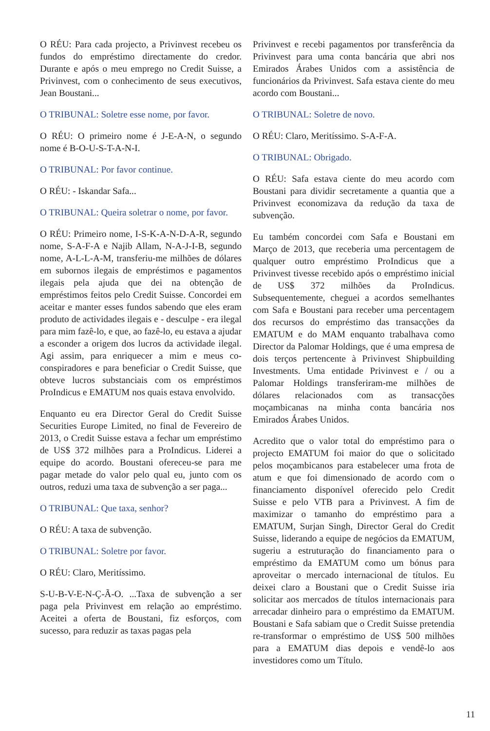O RÉU: Para cada projecto, a Privinvest recebeu os fundos do empréstimo directamente do credor. Durante e após o meu emprego no Credit Suisse, a Privinvest, com o conhecimento de seus executivos, Jean Boustani...
O TRIBUNAL: Soletre esse nome, por favor.
O RÉU: O primeiro nome é J-E-A-N, o segundo nome é B-O-U-S-T-A-N-I.
O TRIBUNAL: Por favor continue.
O RÉU: - Iskandar Safa...
O TRIBUNAL: Queira soletrar o nome, por favor.
O RÉU: Primeiro nome, I-S-K-A-N-D-A-R, segundo nome, S-A-F-A e Najib Allam, N-A-J-I-B, segundo nome, A-L-L-A-M, transferiu-me milhões de dólares em subornos ilegais de empréstimos e pagamentos ilegais pela ajuda que dei na obtenção de empréstimos feitos pelo Credit Suisse. Concordei em aceitar e manter esses fundos sabendo que eles eram produto de actividades ilegais e - desculpe - era ilegal para mim fazê-lo, e que, ao fazê-lo, eu estava a ajudar a esconder a origem dos lucros da actividade ilegal. Agi assim, para enriquecer a mim e meus co-conspiradores e para beneficiar o Credit Suisse, que obteve lucros substanciais com os empréstimos ProIndicus e EMATUM nos quais estava envolvido.
Enquanto eu era Director Geral do Credit Suisse Securities Europe Limited, no final de Fevereiro de 2013, o Credit Suisse estava a fechar um empréstimo de US$ 372 milhões para a ProIndicus. Liderei a equipe do acordo. Boustani ofereceu-se para me pagar metade do valor pelo qual eu, junto com os outros, reduzi uma taxa de subvenção a ser paga...
O TRIBUNAL: Que taxa, senhor?
O RÉU: A taxa de subvenção.
O TRIBUNAL: Soletre por favor.
O RÉU: Claro, Meritíssimo.
S-U-B-V-E-N-Ç-Ã-O. ...Taxa de subvenção a ser paga pela Privinvest em relação ao empréstimo. Aceitei a oferta de Boustani, fiz esforços, com sucesso, para reduzir as taxas pagas pela
Privinvest e recebi pagamentos por transferência da Privinvest para uma conta bancária que abri nos Emirados Árabes Unidos com a assistência de funcionários da Privinvest. Safa estava ciente do meu acordo com Boustani...
O TRIBUNAL: Soletre de novo.
O RÉU: Claro, Meritíssimo. S-A-F-A.
O TRIBUNAL: Obrigado.
O RÉU: Safa estava ciente do meu acordo com Boustani para dividir secretamente a quantia que a Privinvest economizava da redução da taxa de subvenção.
Eu também concordei com Safa e Boustani em Março de 2013, que receberia uma percentagem de qualquer outro empréstimo ProIndicus que a Privinvest tivesse recebido após o empréstimo inicial de US$ 372 milhões da ProIndicus. Subsequentemente, cheguei a acordos semelhantes com Safa e Boustani para receber uma percentagem dos recursos do empréstimo das transacções da EMATUM e do MAM enquanto trabalhava como Director da Palomar Holdings, que é uma empresa de dois terços pertencente à Privinvest Shipbuilding Investments. Uma entidade Privinvest e / ou a Palomar Holdings transferiram-me milhões de dólares relacionados com as transacções moçambicanas na minha conta bancária nos Emirados Árabes Unidos.
Acredito que o valor total do empréstimo para o projecto EMATUM foi maior do que o solicitado pelos moçambicanos para estabelecer uma frota de atum e que foi dimensionado de acordo com o financiamento disponível oferecido pelo Credit Suisse e pelo VTB para a Privinvest. A fim de maximizar o tamanho do empréstimo para a EMATUM, Surjan Singh, Director Geral do Credit Suisse, liderando a equipe de negócios da EMATUM, sugeriu a estruturação do financiamento para o empréstimo da EMATUM como um bónus para aproveitar o mercado internacional de títulos. Eu deixei claro a Boustani que o Credit Suisse iria solicitar aos mercados de títulos internacionais para arrecadar dinheiro para o empréstimo da EMATUM. Boustani e Safa sabiam que o Credit Suisse pretendia re-transformar o empréstimo de US$ 500 milhões para a EMATUM dias depois e vendê-lo aos investidores como um Título.
11